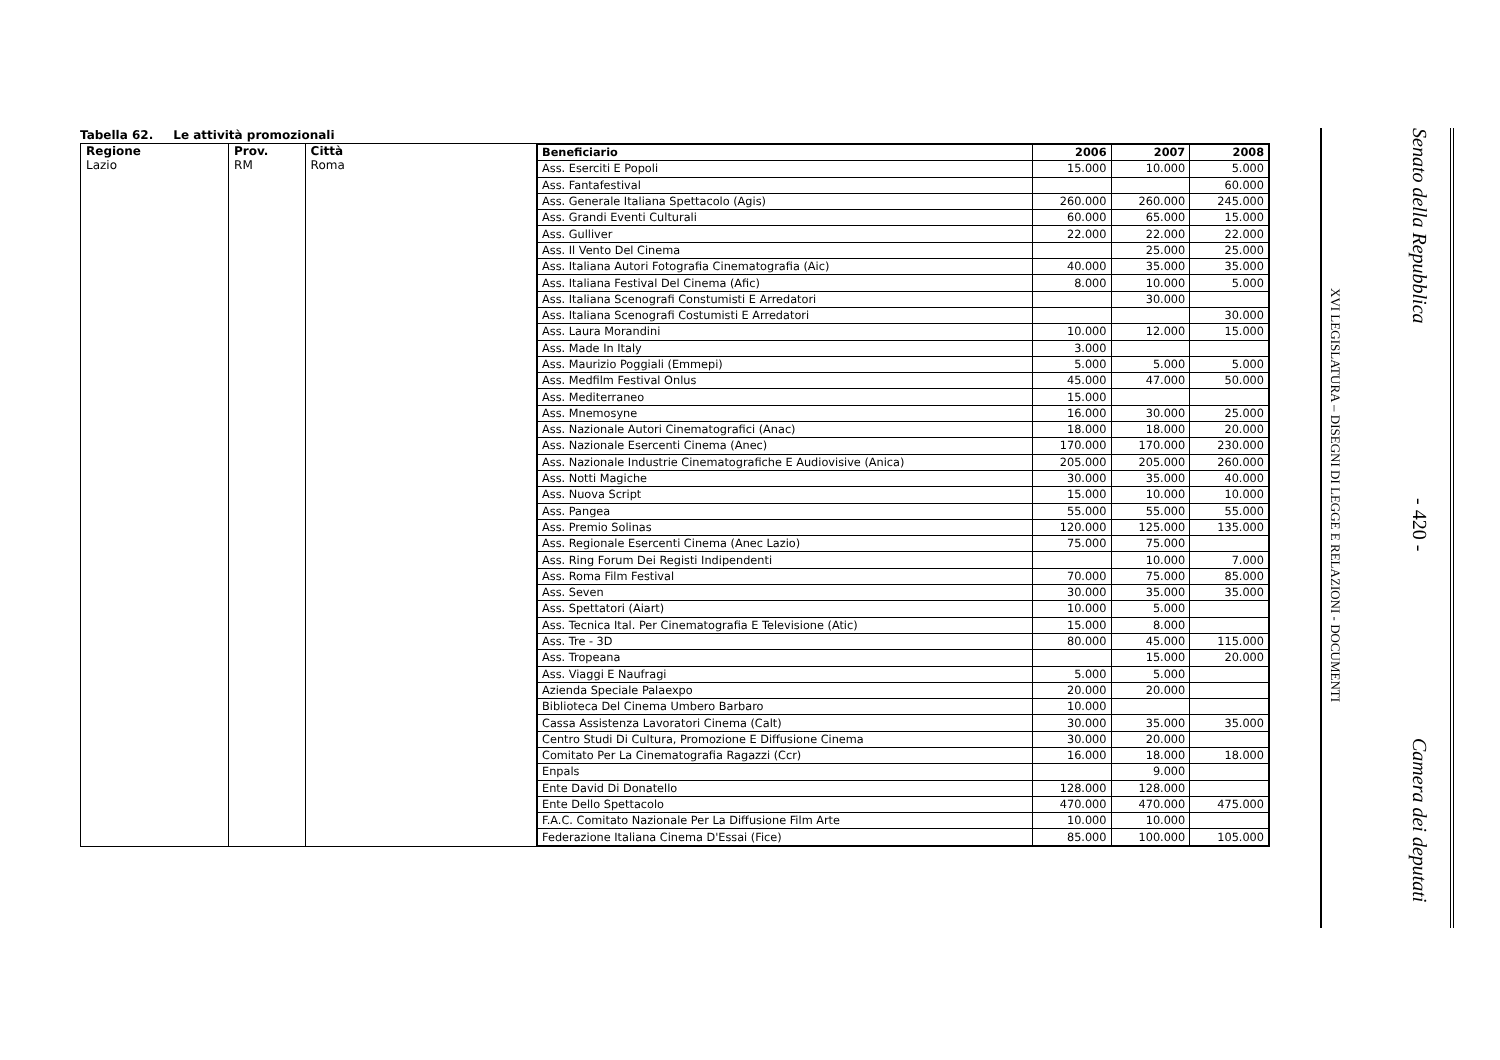Tabella 62. Le attività promozionali
Regione
Lazio
Prov.
RM
Città
Roma
| Beneficiario | 2006 | 2007 | 2008 |
| --- | --- | --- | --- |
| Ass. Eserciti E Popoli | 15.000 | 10.000 | 5.000 |
| Ass. Fantafestival | | | 60.000 |
| Ass. Generale Italiana Spettacolo (Agis) | 260.000 | 260.000 | 245.000 |
| Ass. Grandi Eventi Culturali | 60.000 | 65.000 | 15.000 |
| Ass. Gulliver | 22.000 | 22.000 | 22.000 |
| Ass. Il Vento Del Cinema | | 25.000 | 25.000 |
| Ass. Italiana Autori Fotografia Cinematografia (Aic) | 40.000 | 35.000 | 35.000 |
| Ass. Italiana Festival Del Cinema (Afic) | 8.000 | 10.000 | 5.000 |
| Ass. Italiana Scenografi Constumisti E Arredatori | | 30.000 | |
| Ass. Italiana Scenografi Costumisti E Arredatori | | | 30.000 |
| Ass. Laura Morandini | 10.000 | 12.000 | 15.000 |
| Ass. Made In Italy | 3.000 | | |
| Ass. Maurizio Poggiali (Emmepi) | 5.000 | 5.000 | 5.000 |
| Ass. Medfilm Festival Onlus | 45.000 | 47.000 | 50.000 |
| Ass. Mediterraneo | 15.000 | | |
| Ass. Mnemosyne | 16.000 | 30.000 | 25.000 |
| Ass. Nazionale Autori Cinematografici (Anac) | 18.000 | 18.000 | 20.000 |
| Ass. Nazionale Esercenti Cinema (Anec) | 170.000 | 170.000 | 230.000 |
| Ass. Nazionale Industrie Cinematografiche E Audiovisive (Anica) | 205.000 | 205.000 | 260.000 |
| Ass. Notti Magiche | 30.000 | 35.000 | 40.000 |
| Ass. Nuova Script | 15.000 | 10.000 | 10.000 |
| Ass. Pangea | 55.000 | 55.000 | 55.000 |
| Ass. Premio Solinas | 120.000 | 125.000 | 135.000 |
| Ass. Regionale Esercenti Cinema (Anec Lazio) | 75.000 | 75.000 | |
| Ass. Ring Forum Dei Registi Indipendenti | | 10.000 | 7.000 |
| Ass. Roma Film Festival | 70.000 | 75.000 | 85.000 |
| Ass. Seven | 30.000 | 35.000 | 35.000 |
| Ass. Spettatori (Aiart) | 10.000 | 5.000 | |
| Ass. Tecnica Ital. Per Cinematografia E Televisione (Atic) | 15.000 | 8.000 | |
| Ass. Tre - 3D | 80.000 | 45.000 | 115.000 |
| Ass. Tropeana | | 15.000 | 20.000 |
| Ass. Viaggi E Naufragi | 5.000 | 5.000 | |
| Azienda Speciale Palaexpo | 20.000 | 20.000 | |
| Biblioteca Del Cinema Umbero Barbaro | 10.000 | | |
| Cassa Assistenza Lavoratori Cinema (Calt) | 30.000 | 35.000 | 35.000 |
| Centro Studi Di Cultura, Promozione E Diffusione Cinema | 30.000 | 20.000 | |
| Comitato Per La Cinematografia Ragazzi (Ccr) | 16.000 | 18.000 | 18.000 |
| Enpals | | 9.000 | |
| Ente David Di Donatello | 128.000 | 128.000 | |
| Ente Dello Spettacolo | 470.000 | 470.000 | 475.000 |
| F.A.C. Comitato Nazionale Per La Diffusione Film Arte | 10.000 | 10.000 | |
| Federazione Italiana Cinema D'Essai (Fice) | 85.000 | 100.000 | 105.000 |
XVI LEGISLATURA – DISEGNI DI LEGGE E RELAZIONI - DOCUMENTI
Senato della Repubblica
- 420 -
Camera dei deputati